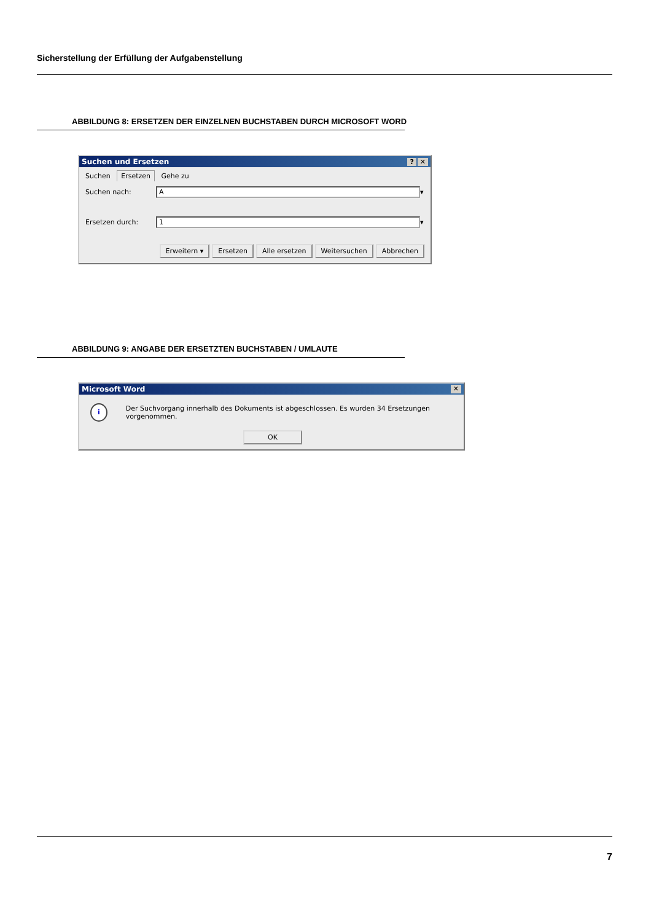Sicherstellung der Erfüllung der Aufgabenstellung
ABBILDUNG 8: ERSETZEN DER EINZELNEN BUCHSTABEN DURCH MICROSOFT WORD
Suchen und Ersetzen? ✕
Suchen Ersetzen Gehe zu
Suchen nach: A ▾
Ersetzen durch: 1 ▾
Erweitern ▾ Ersetzen Alle ersetzen Weitersuchen Abbrechen
ABBILDUNG 9: ANGABE DER ERSETZTEN BUCHSTABEN / UMLAUTE
Microsoft Word ✕
i Der Suchvorgang innerhalb des Dokuments ist abgeschlossen. Es wurden 34 Ersetzungen vorgenommen.
OK
7